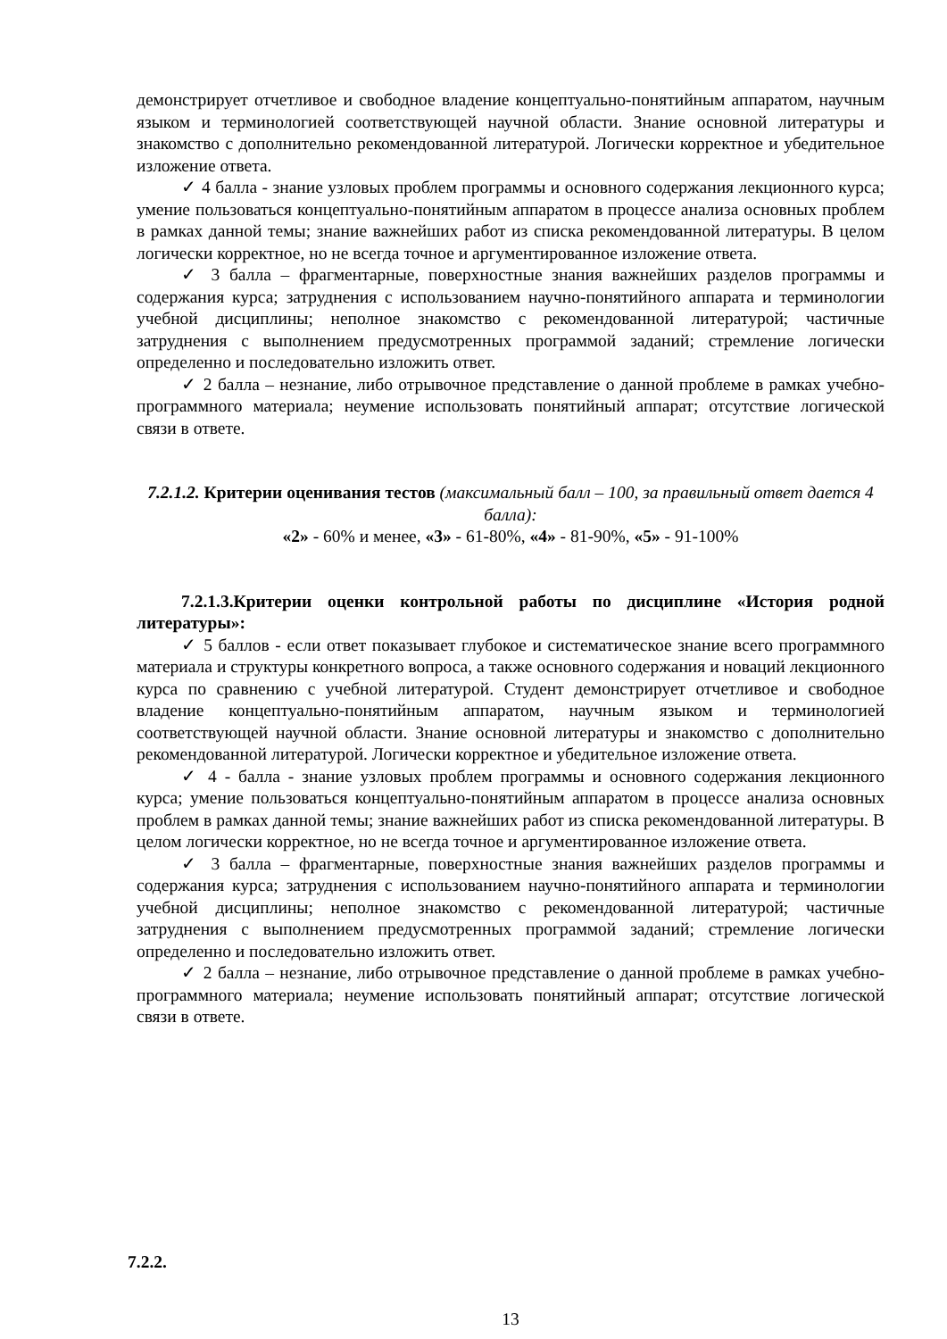демонстрирует отчетливое и свободное владение концептуально-понятийным аппаратом, научным языком и терминологией соответствующей научной области. Знание основной литературы и знакомство с дополнительно рекомендованной литературой. Логически корректное и убедительное изложение ответа.
✓ 4 балла - знание узловых проблем программы и основного содержания лекционного курса; умение пользоваться концептуально-понятийным аппаратом в процессе анализа основных проблем в рамках данной темы; знание важнейших работ из списка рекомендованной литературы. В целом логически корректное, но не всегда точное и аргументированное изложение ответа.
✓ 3 балла – фрагментарные, поверхностные знания важнейших разделов программы и содержания курса; затруднения с использованием научно-понятийного аппарата и терминологии учебной дисциплины; неполное знакомство с рекомендованной литературой; частичные затруднения с выполнением предусмотренных программой заданий; стремление логически определенно и последовательно изложить ответ.
✓ 2 балла – незнание, либо отрывочное представление о данной проблеме в рамках учебно-программного материала; неумение использовать понятийный аппарат; отсутствие логической связи в ответе.
7.2.1.2. Критерии оценивания тестов (максимальный балл – 100, за правильный ответ дается 4 балла):
«2» - 60% и менее, «3» - 61-80%, «4» - 81-90%, «5» - 91-100%
7.2.1.3.Критерии оценки контрольной работы по дисциплине «История родной литературы»:
✓ 5 баллов - если ответ показывает глубокое и систематическое знание всего программного материала и структуры конкретного вопроса, а также основного содержания и новаций лекционного курса по сравнению с учебной литературой. Студент демонстрирует отчетливое и свободное владение концептуально-понятийным аппаратом, научным языком и терминологией соответствующей научной области. Знание основной литературы и знакомство с дополнительно рекомендованной литературой. Логически корректное и убедительное изложение ответа.
✓ 4 - балла - знание узловых проблем программы и основного содержания лекционного курса; умение пользоваться концептуально-понятийным аппаратом в процессе анализа основных проблем в рамках данной темы; знание важнейших работ из списка рекомендованной литературы. В целом логически корректное, но не всегда точное и аргументированное изложение ответа.
✓ 3 балла – фрагментарные, поверхностные знания важнейших разделов программы и содержания курса; затруднения с использованием научно-понятийного аппарата и терминологии учебной дисциплины; неполное знакомство с рекомендованной литературой; частичные затруднения с выполнением предусмотренных программой заданий; стремление логически определенно и последовательно изложить ответ.
✓ 2 балла – незнание, либо отрывочное представление о данной проблеме в рамках учебно-программного материала; неумение использовать понятийный аппарат; отсутствие логической связи в ответе.
7.2.2.
13